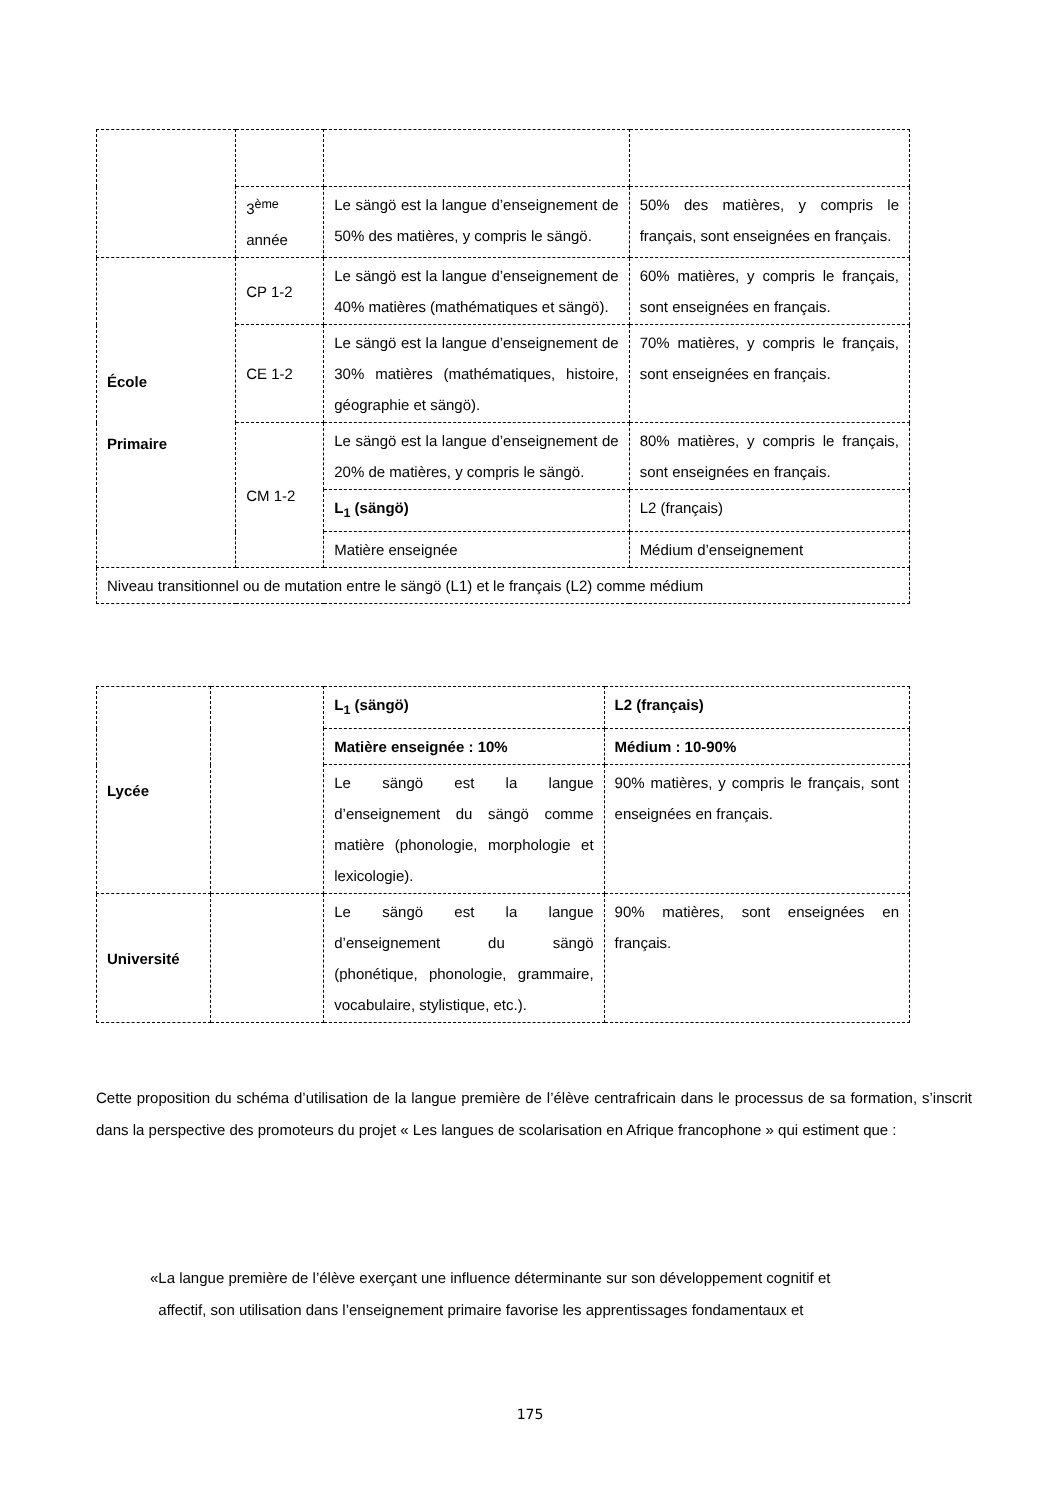| | 3<sup>ème</sup> année | Le sängö est la langue d’enseignement de 50% des matières, y compris le sängö. | 50% des matières, y compris le français, sont enseignées en français. |
| École Primaire | CP 1-2 | Le sängö est la langue d’enseignement de 40% matières (mathématiques et sängö). | 60% matières, y compris le français, sont enseignées en français. |
| | CE 1-2 | Le sängö est la langue d’enseignement de 30% matières (mathématiques, histoire, géographie et sängö). | 70% matières, y compris le français, sont enseignées en français. |
| | CM 1-2 | Le sängö est la langue d’enseignement de 20% de matières, y compris le sängö. | 80% matières, y compris le français, sont enseignées en français. |
| | | L<sub>1</sub> (sängö) | L2 (français) |
| | | Matière enseignée | Médium d’enseignement |
| Niveau transitionnel ou de mutation entre le sängö (L1) et le français (L2) comme médium | | | |
| Lycée | | L<sub>1</sub> (sängö) | L2 (français) |
| | | Matière enseignée : 10% | Médium : 10-90% |
| | | Le sängö est la langue d’enseignement du sängö comme matière (phonologie, morphologie et lexicologie). | 90% matières, y compris le français, sont enseignées en français. |
| Université | | Le sängö est la langue d’enseignement du sängö (phonétique, phonologie, grammaire, vocabulaire, stylistique, etc.). | 90% matières, sont enseignées en français. |
Cette proposition du schéma d’utilisation de la langue première de l’élève centrafricain dans le processus de sa formation, s’inscrit dans la perspective des promoteurs du projet « Les langues de scolarisation en Afrique francophone » qui estiment que :
«La langue première de l’élève exerçant une influence déterminante sur son développement cognitif et
affectif, son utilisation dans l’enseignement primaire favorise les apprentissages fondamentaux et
175